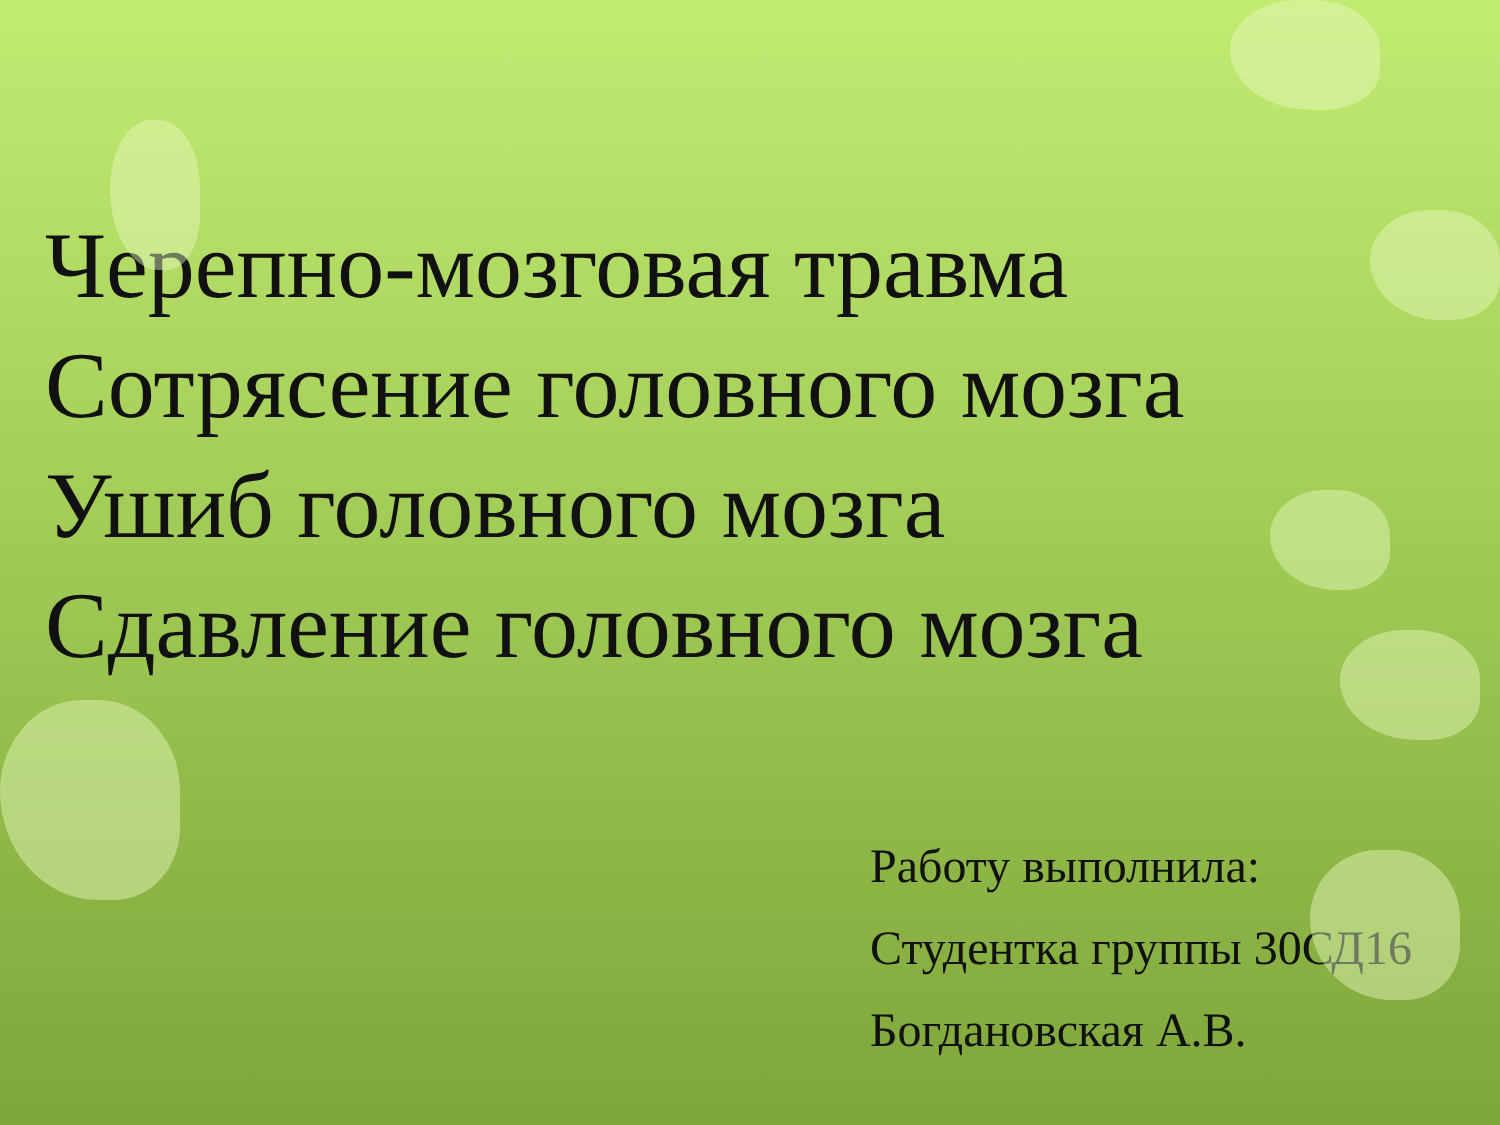Черепно-мозговая травма
Сотрясение головного мозга
Ушиб головного мозга
Сдавление головного мозга
Работу выполнила:
Студентка группы 30СД16
Богдановская А.В.